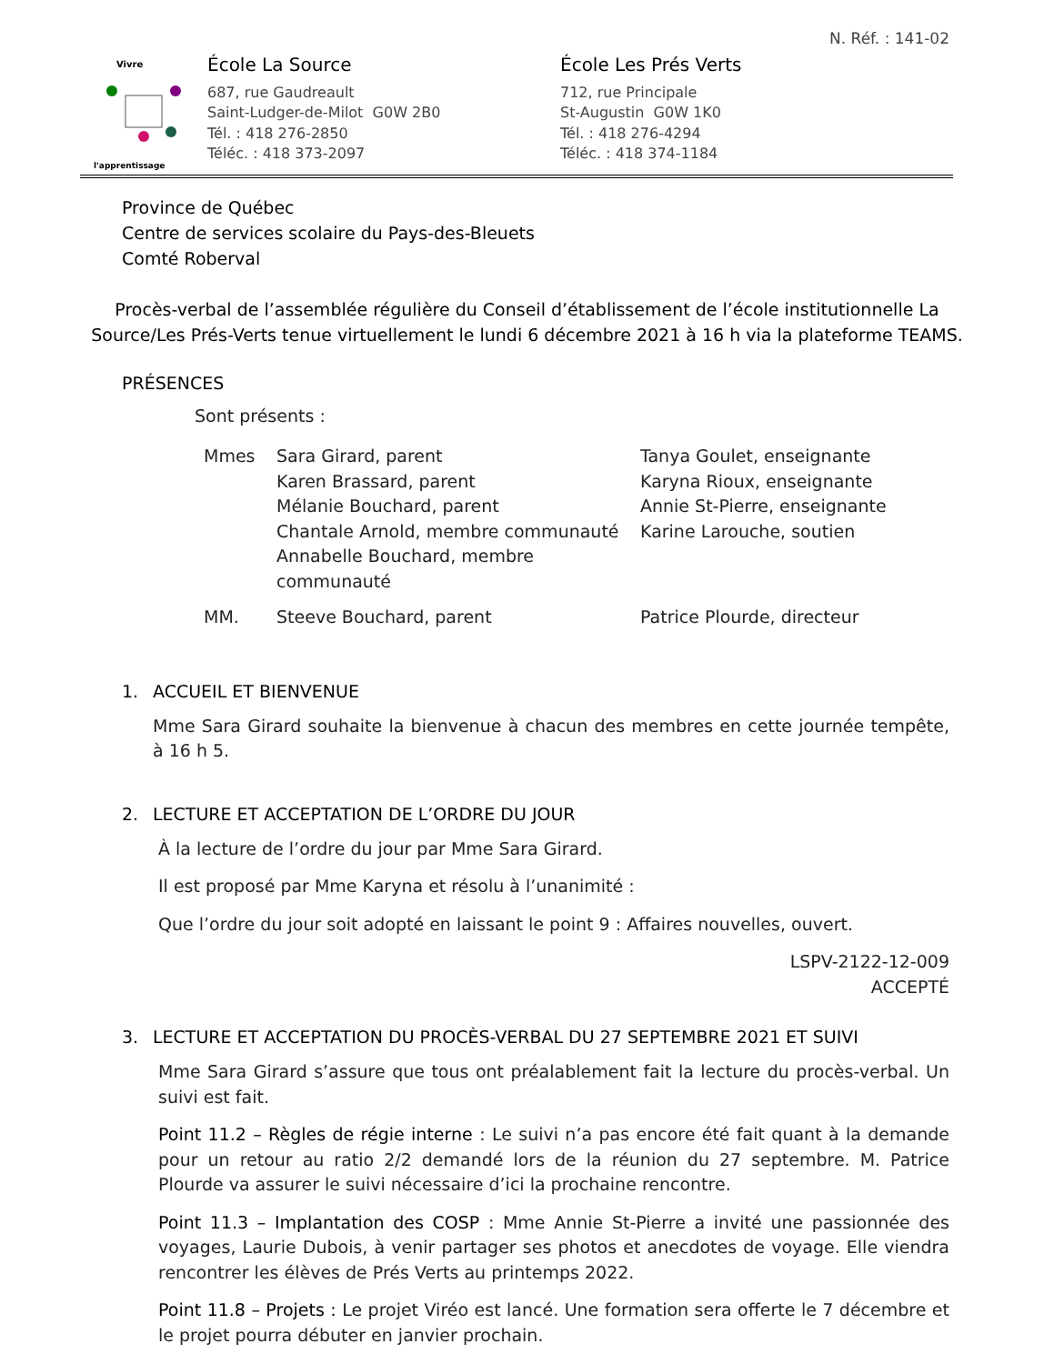N. Réf. : 141-02
Vivre
l'apprentissage
École La Source
687, rue Gaudreault
Saint-Ludger-de-Milot G0W 2B0
Tél. : 418 276-2850
Téléc. : 418 373-2097
École Les Prés Verts
712, rue Principale
St-Augustin G0W 1K0
Tél. : 418 276-4294
Téléc. : 418 374-1184
Province de Québec
Centre de services scolaire du Pays-des-Bleuets
Comté Roberval
Procès-verbal de l’assemblée régulière du Conseil d’établissement de l’école institutionnelle La Source/Les Prés-Verts tenue virtuellement le lundi 6 décembre 2021 à 16 h via la plateforme TEAMS.
PRÉSENCES
Sont présents :
Mmes
Sara Girard, parent
Karen Brassard, parent
Mélanie Bouchard, parent
Chantale Arnold, membre communauté
Annabelle Bouchard, membre communauté
Tanya Goulet, enseignante
Karyna Rioux, enseignante
Annie St-Pierre, enseignante
Karine Larouche, soutien
MM.
Steeve Bouchard, parent
Patrice Plourde, directeur
1. ACCUEIL ET BIENVENUE
Mme Sara Girard souhaite la bienvenue à chacun des membres en cette journée tempête, à 16 h 5.
2. LECTURE ET ACCEPTATION DE L’ORDRE DU JOUR
À la lecture de l’ordre du jour par Mme Sara Girard.
Il est proposé par Mme Karyna et résolu à l’unanimité :
Que l’ordre du jour soit adopté en laissant le point 9 : Affaires nouvelles, ouvert.
LSPV-2122-12-009
ACCEPTÉ
3. LECTURE ET ACCEPTATION DU PROCÈS-VERBAL DU 27 SEPTEMBRE 2021 ET SUIVI
Mme Sara Girard s’assure que tous ont préalablement fait la lecture du procès-verbal. Un suivi est fait.
Point 11.2 – Règles de régie interne : Le suivi n’a pas encore été fait quant à la demande pour un retour au ratio 2/2 demandé lors de la réunion du 27 septembre. M. Patrice Plourde va assurer le suivi nécessaire d’ici la prochaine rencontre.
Point 11.3 – Implantation des COSP : Mme Annie St-Pierre a invité une passionnée des voyages, Laurie Dubois, à venir partager ses photos et anecdotes de voyage. Elle viendra rencontrer les élèves de Prés Verts au printemps 2022.
Point 11.8 – Projets : Le projet Viréo est lancé. Une formation sera offerte le 7 décembre et le projet pourra débuter en janvier prochain.